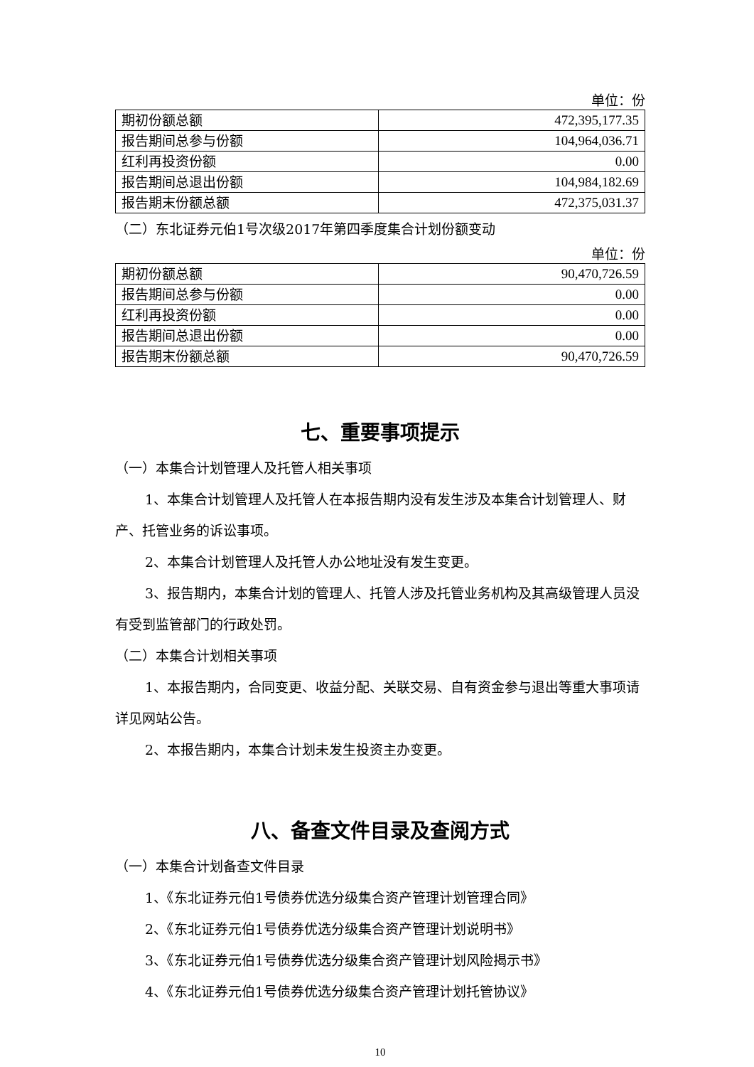单位：份
| 期初份额总额 | 472,395,177.35 |
| 报告期间总参与份额 | 104,964,036.71 |
| 红利再投资份额 | 0.00 |
| 报告期间总退出份额 | 104,984,182.69 |
| 报告期末份额总额 | 472,375,031.37 |
（二）东北证券元伯1号次级2017年第四季度集合计划份额变动
单位：份
| 期初份额总额 | 90,470,726.59 |
| 报告期间总参与份额 | 0.00 |
| 红利再投资份额 | 0.00 |
| 报告期间总退出份额 | 0.00 |
| 报告期末份额总额 | 90,470,726.59 |
七、重要事项提示
（一）本集合计划管理人及托管人相关事项
1、本集合计划管理人及托管人在本报告期内没有发生涉及本集合计划管理人、财产、托管业务的诉讼事项。
2、本集合计划管理人及托管人办公地址没有发生变更。
3、报告期内，本集合计划的管理人、托管人涉及托管业务机构及其高级管理人员没有受到监管部门的行政处罚。
（二）本集合计划相关事项
1、本报告期内，合同变更、收益分配、关联交易、自有资金参与退出等重大事项请详见网站公告。
2、本报告期内，本集合计划未发生投资主办变更。
八、备查文件目录及查阅方式
（一）本集合计划备查文件目录
1、《东北证券元伯1号债券优选分级集合资产管理计划管理合同》
2、《东北证券元伯1号债券优选分级集合资产管理计划说明书》
3、《东北证券元伯1号债券优选分级集合资产管理计划风险揭示书》
4、《东北证券元伯1号债券优选分级集合资产管理计划托管协议》
10